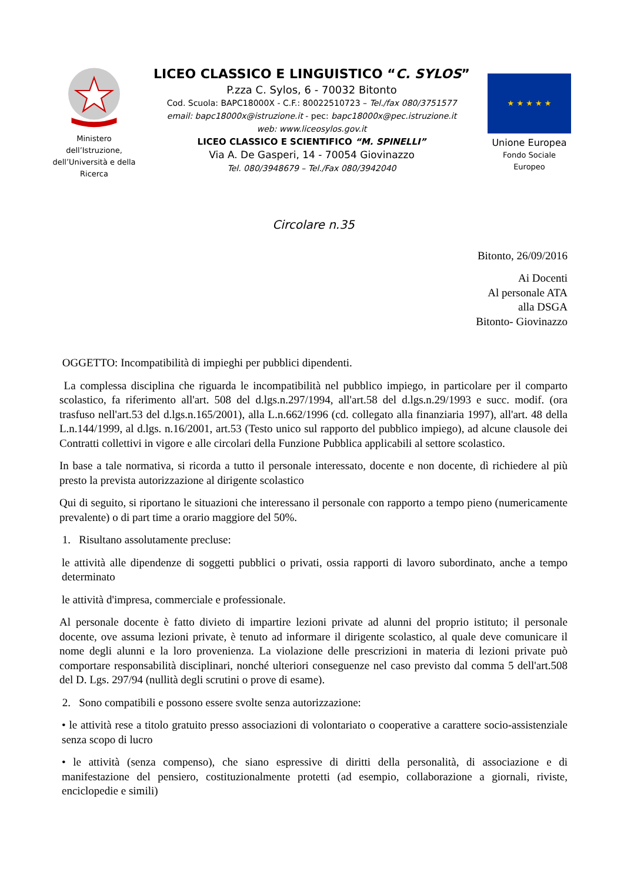Ministero
dell’Istruzione,
dell’Università e della
Ricerca
LICEO CLASSICO E LINGUISTICO “C. SYLOS”
P.zza C. Sylos, 6 - 70032 Bitonto
Cod. Scuola: BAPC18000X - C.F.: 80022510723 – Tel./fax 080/3751577
email: bapc18000x@istruzione.it - pec: bapc18000x@pec.istruzione.it
web: www.liceosylos.gov.it
LICEO CLASSICO E SCIENTIFICO “M. SPINELLI”
Via A. De Gasperi, 14 - 70054 Giovinazzo
Tel. 080/3948679 – Tel./Fax 080/3942040
★ ★ ★ ★ ★
Unione Europea
Fondo Sociale
Europeo
Circolare n.35
Bitonto, 26/09/2016
Ai Docenti
Al personale ATA
alla DSGA
Bitonto- Giovinazzo
OGGETTO: Incompatibilità di impieghi per pubblici dipendenti.
La complessa disciplina che riguarda le incompatibilità nel pubblico impiego, in particolare per il comparto scolastico, fa riferimento all'art. 508 del d.lgs.n.297/1994, all'art.58 del d.lgs.n.29/1993 e succ. modif. (ora trasfuso nell'art.53 del d.lgs.n.165/2001), alla L.n.662/1996 (cd. collegato alla finanziaria 1997), all'art. 48 della L.n.144/1999, al d.lgs. n.16/2001, art.53 (Testo unico sul rapporto del pubblico impiego), ad alcune clausole dei Contratti collettivi in vigore e alle circolari della Funzione Pubblica applicabili al settore scolastico.
In base a tale normativa, si ricorda a tutto il personale interessato, docente e non docente, dì richiedere al più presto la prevista autorizzazione al dirigente scolastico
Qui di seguito, si riportano le situazioni che interessano il personale con rapporto a tempo pieno (numericamente prevalente) o di part time a orario maggiore del 50%.
1. Risultano assolutamente precluse:
le attività alle dipendenze di soggetti pubblici o privati, ossia rapporti di lavoro subordinato, anche a tempo determinato
le attività d'impresa, commerciale e professionale.
Al personale docente è fatto divieto di impartire lezioni private ad alunni del proprio istituto; il personale docente, ove assuma lezioni private, è tenuto ad informare il dirigente scolastico, al quale deve comunicare il nome degli alunni e la loro provenienza. La violazione delle prescrizioni in materia di lezioni private può comportare responsabilità disciplinari, nonché ulteriori conseguenze nel caso previsto dal comma 5 dell'art.508 del D. Lgs. 297/94 (nullità degli scrutini o prove di esame).
2. Sono compatibili e possono essere svolte senza autorizzazione:
• le attività rese a titolo gratuito presso associazioni di volontariato o cooperative a carattere socio-assistenziale senza scopo di lucro
• le attività (senza compenso), che siano espressive di diritti della personalità, di associazione e di manifestazione del pensiero, costituzionalmente protetti (ad esempio, collaborazione a giornali, riviste, enciclopedie e simili)